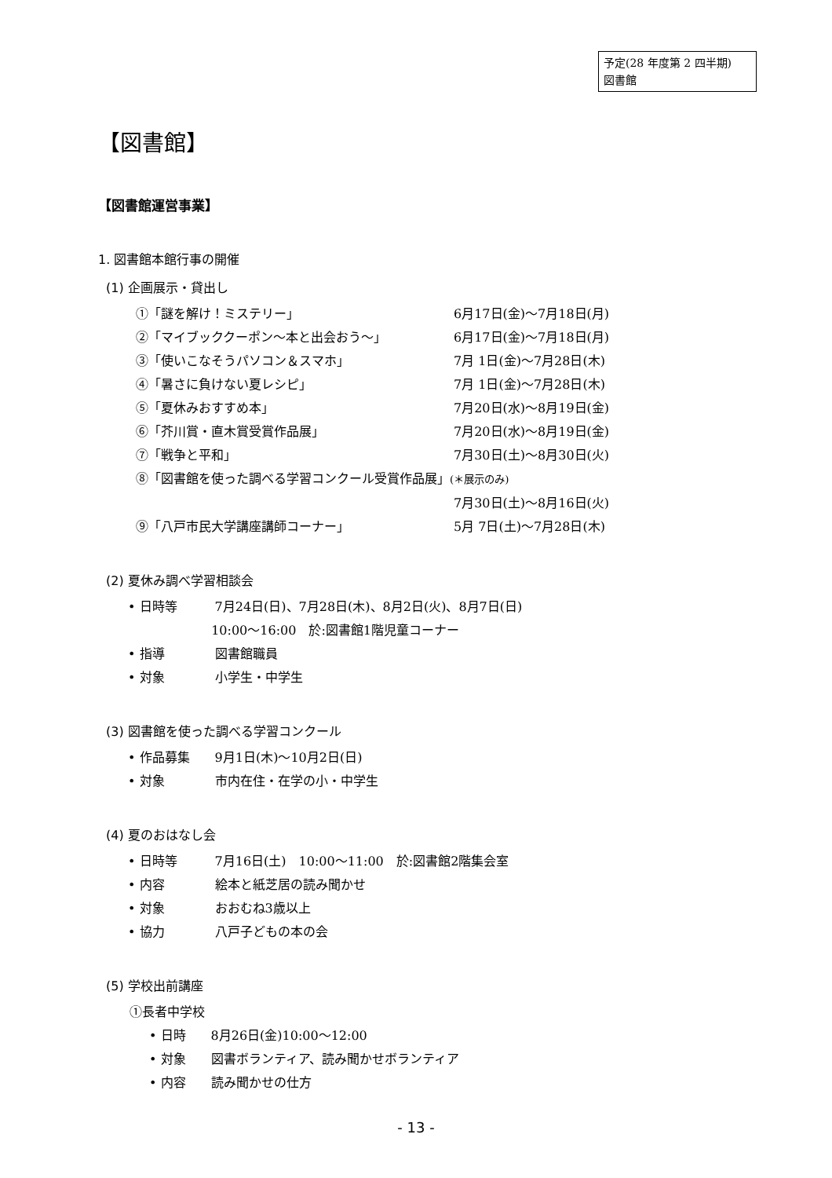予定(28 年度第 2 四半期)
図書館
【図書館】
【図書館運営事業】
1. 図書館本館行事の開催
(1) 企画展示・貸出し
①「謎を解け！ミステリー」 6月17日(金)～7月18日(月)
②「マイブッククーポン～本と出会おう～」 6月17日(金)～7月18日(月)
③「使いこなそうパソコン＆スマホ」 7月 1日(金)～7月28日(木)
④「暑さに負けない夏レシピ」 7月 1日(金)～7月28日(木)
⑤「夏休みおすすめ本」 7月20日(水)～8月19日(金)
⑥「芥川賞・直木賞受賞作品展」 7月20日(水)～8月19日(金)
⑦「戦争と平和」 7月30日(土)～8月30日(火)
⑧「図書館を使った調べる学習コンクール受賞作品展」(＊展示のみ)
7月30日(土)～8月16日(火)
⑨「八戸市民大学講座講師コーナー」 5月 7日(土)～7月28日(木)
(2) 夏休み調べ学習相談会
• 日時等 7月24日(日)、7月28日(木)、8月2日(火)、8月7日(日)
10:00～16:00　於:図書館1階児童コーナー
• 指導 図書館職員
• 対象 小学生・中学生
(3) 図書館を使った調べる学習コンクール
• 作品募集 9月1日(木)～10月2日(日)
• 対象 市内在住・在学の小・中学生
(4) 夏のおはなし会
• 日時等 7月16日(土)　10:00～11:00　於:図書館2階集会室
• 内容 絵本と紙芝居の読み聞かせ
• 対象 おおむね3歳以上
• 協力 八戸子どもの本の会
(5) 学校出前講座
①長者中学校
• 日時 8月26日(金)10:00～12:00
• 対象 図書ボランティア、読み聞かせボランティア
• 内容 読み聞かせの仕方
- 13 -